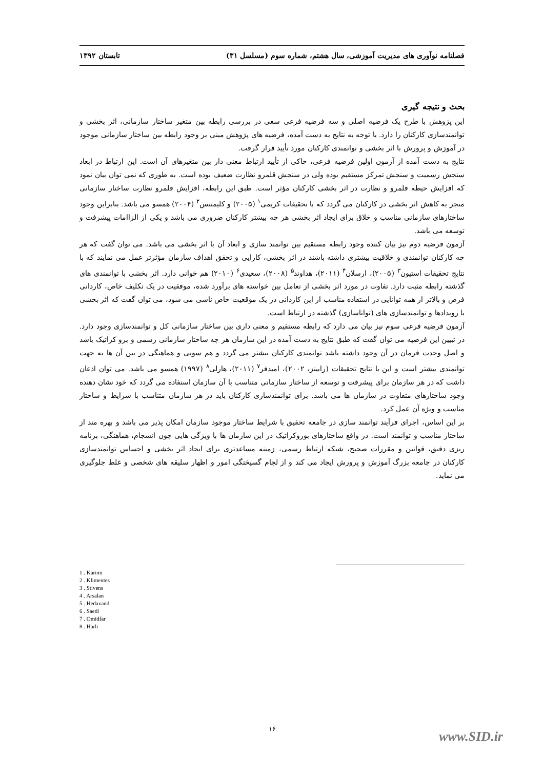فصلنامه نوآوری های مدیریت آموزشی، سال هشتم، شماره سوم (مسلسل ۳۱) تابستان ۱۳۹۲
بحث و نتیجه گیری
این پژوهش با طرح یک فرضیه اصلی و سه فرضیه فرعی سعی در بررسی رابطه بین متغیر ساختار سازمانی، اثر بخشی و توانمندسازی کارکنان را دارد. با توجه به نتایج به دست آمده، فرضیه های پژوهش مبنی بر وجود رابطه بین ساختار سازمانی موجود در آموزش و پرورش با اثر بخشی و توانمندی کارکنان مورد تأیید قرار گرفت.
نتایج به دست آمده از آزمون اولین فرضیه فرعی، حاکی از تأیید ارتباط معنی دار بین متغیرهای آن است. این ارتباط در ابعاد سنجش رسمیت و سنجش تمرکز مستقیم بوده ولی در سنجش قلمرو نظارت ضعیف بوده است. به طوری که نمی توان بیان نمود که افزایش حیطه قلمرو و نظارت در اثر بخشی کارکنان مؤثر است. طبق این رابطه، افزایش قلمرو نظارت ساختار سازمانی منجر به کاهش اثر بخشی در کارکنان می گردد که با تحقیقات کریمی<sup>۱</sup> (۲۰۰۵) و کلیمنتس<sup>۲</sup> (۲۰۰۴) همسو می باشد. بنابراین وجود ساختارهای سازمانی مناسب و خلاق برای ایجاد اثر بخشی هر چه بیشتر کارکنان ضروری می باشد و یکی از الزاامات پیشرفت و توسعه می باشد.
آزمون فرضیه دوم نیز بیان کننده وجود رابطه مستقیم بین توانمند سازی و ابعاد آن با اثر بخشی می باشد. می توان گفت که هر چه کارکنان توانمندی و خلاقیت بیشتری داشته باشند در اثر بخشی، کارایی و تحقق اهداف سازمان مؤثرتر عمل می نمایند که با نتایج تحقیقات استیون<sup>۳</sup> (۲۰۰۵)، ارسلان<sup>۴</sup> (۲۰۱۱)، هداوند<sup>۵</sup> (۲۰۰۸)، سعیدی<sup>۶</sup> (۲۰۱۰) هم خوانی دارد. اثر بخشی با توانمندی های گذشته رابطه مثبت دارد. تفاوت در مورد اثر بخشی از تعامل بین خواسته های برآورد شده، موفقیت در یک تکلیف خاص، کاردانی فرض و بالاتر از همه توانایی در استفاده مناسب از این کاردانی در یک موقعیت خاص ناشی می شود، می توان گفت که اثر بخشی با رویدادها و توانمندسازی های (تواناسازی) گذشته در ارتباط است.
آزمون فرضیه فرعی سوم نیز بیان می دارد که رابطه مستقیم و معنی داری بین ساختار سازمانی کل و توانمندسازی وجود دارد. در تبیین این فرضیه می توان گفت که طبق نتایج به دست آمده در این سازمان هر چه ساختار سازمانی رسمی و برو کراتیک باشد و اصل وحدت فرمان در آن وجود داشته باشد توانمندی کارکنان بیشتر می گردد و هم سویی و هماهنگی در بین آن ها به جهت توانمندی بیشتر است و این با نتایج تحقیقات (رابینز، ۲۰۰۲)، امیدفر<sup>۷</sup> (۲۰۱۱)، هارلی<sup>۸</sup> (۱۹۹۷) همسو می باشد. می توان اذعان داشت که در هر سازمان برای پیشرفت و توسعه از ساختار سازمانی متناسب با آن سازمان استفاده می گردد که خود نشان دهنده وجود ساختارهای متفاوت در سازمان ها می باشد. برای توانمندسازی کارکنان باید در هر سازمان متناسب با شرایط و ساختار مناسب و ویژه آن عمل کرد.
بر این اساس، اجرای فرآیند توانمند سازی در جامعه تحقیق با شرایط ساختار موجود سازمان امکان پذیر می باشد و بهره مند از ساختار مناسب و توانمند است. در واقع ساختارهای بوروکراتیک در این سازمان ها با ویژگی هایی چون انسجام، هماهنگی، برنامه ریزی دقیق، قوانین و مقررات صحیح، شبکه ارتباط رسمی، زمینه مساعدتری برای ایجاد اثر بخشی و احساس توانمندسازی کارکنان در جامعه بزرگ آموزش و پرورش ایجاد می کند و از لجام گسیختگی امور و اظهار سلیقه های شخصی و غلط جلوگیری می نماید.
1 . Karimi
2 . Klimentes
3 . Stivens
4 . Arsalan
5 . Hedavand
6 . Saedi
7 . Omidfar
8 . Harli
۱۶
www.SID.ir